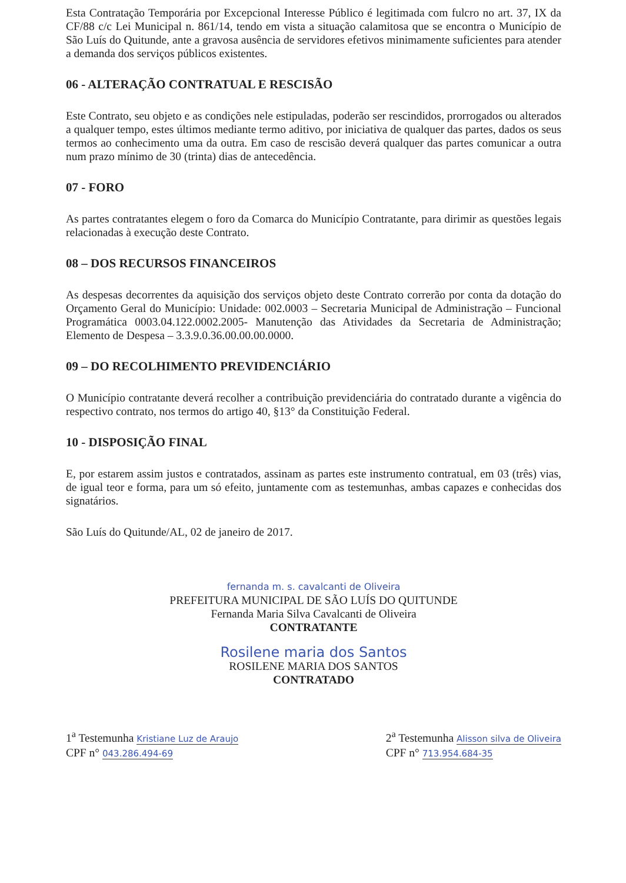Esta Contratação Temporária por Excepcional Interesse Público é legitimada com fulcro no art. 37, IX da CF/88 c/c Lei Municipal n. 861/14, tendo em vista a situação calamitosa que se encontra o Município de São Luís do Quitunde, ante a gravosa ausência de servidores efetivos minimamente suficientes para atender a demanda dos serviços públicos existentes.
06 - ALTERAÇÃO CONTRATUAL E RESCISÃO
Este Contrato, seu objeto e as condições nele estipuladas, poderão ser rescindidos, prorrogados ou alterados a qualquer tempo, estes últimos mediante termo aditivo, por iniciativa de qualquer das partes, dados os seus termos ao conhecimento uma da outra. Em caso de rescisão deverá qualquer das partes comunicar a outra num prazo mínimo de 30 (trinta) dias de antecedência.
07 - FORO
As partes contratantes elegem o foro da Comarca do Município Contratante, para dirimir as questões legais relacionadas à execução deste Contrato.
08 – DOS RECURSOS FINANCEIROS
As despesas decorrentes da aquisição dos serviços objeto deste Contrato correrão por conta da dotação do Orçamento Geral do Município: Unidade: 002.0003 – Secretaria Municipal de Administração – Funcional Programática 0003.04.122.0002.2005- Manutenção das Atividades da Secretaria de Administração; Elemento de Despesa – 3.3.9.0.36.00.00.00.0000.
09 – DO RECOLHIMENTO PREVIDENCIÁRIO
O Município contratante deverá recolher a contribuição previdenciária do contratado durante a vigência do respectivo contrato, nos termos do artigo 40, §13° da Constituição Federal.
10 - DISPOSIÇÃO FINAL
E, por estarem assim justos e contratados, assinam as partes este instrumento contratual, em 03 (três) vias, de igual teor e forma, para um só efeito, juntamente com as testemunhas, ambas capazes e conhecidas dos signatários.
São Luís do Quitunde/AL, 02 de janeiro de 2017.
fernanda m. s. cavalcanti de Oliveira
PREFEITURA MUNICIPAL DE SÃO LUÍS DO QUITUNDE
Fernanda Maria Silva Cavalcanti de Oliveira
CONTRATANTE
Rosilene maria dos Santos
ROSILENE MARIA DOS SANTOS
CONTRATADO
1<sup>a</sup> Testemunha Kristiane Luz de Araujo
CPF n° 043.286.494-69
2<sup>a</sup> Testemunha Alisson silva de Oliveira
CPF n° 713.954.684-35